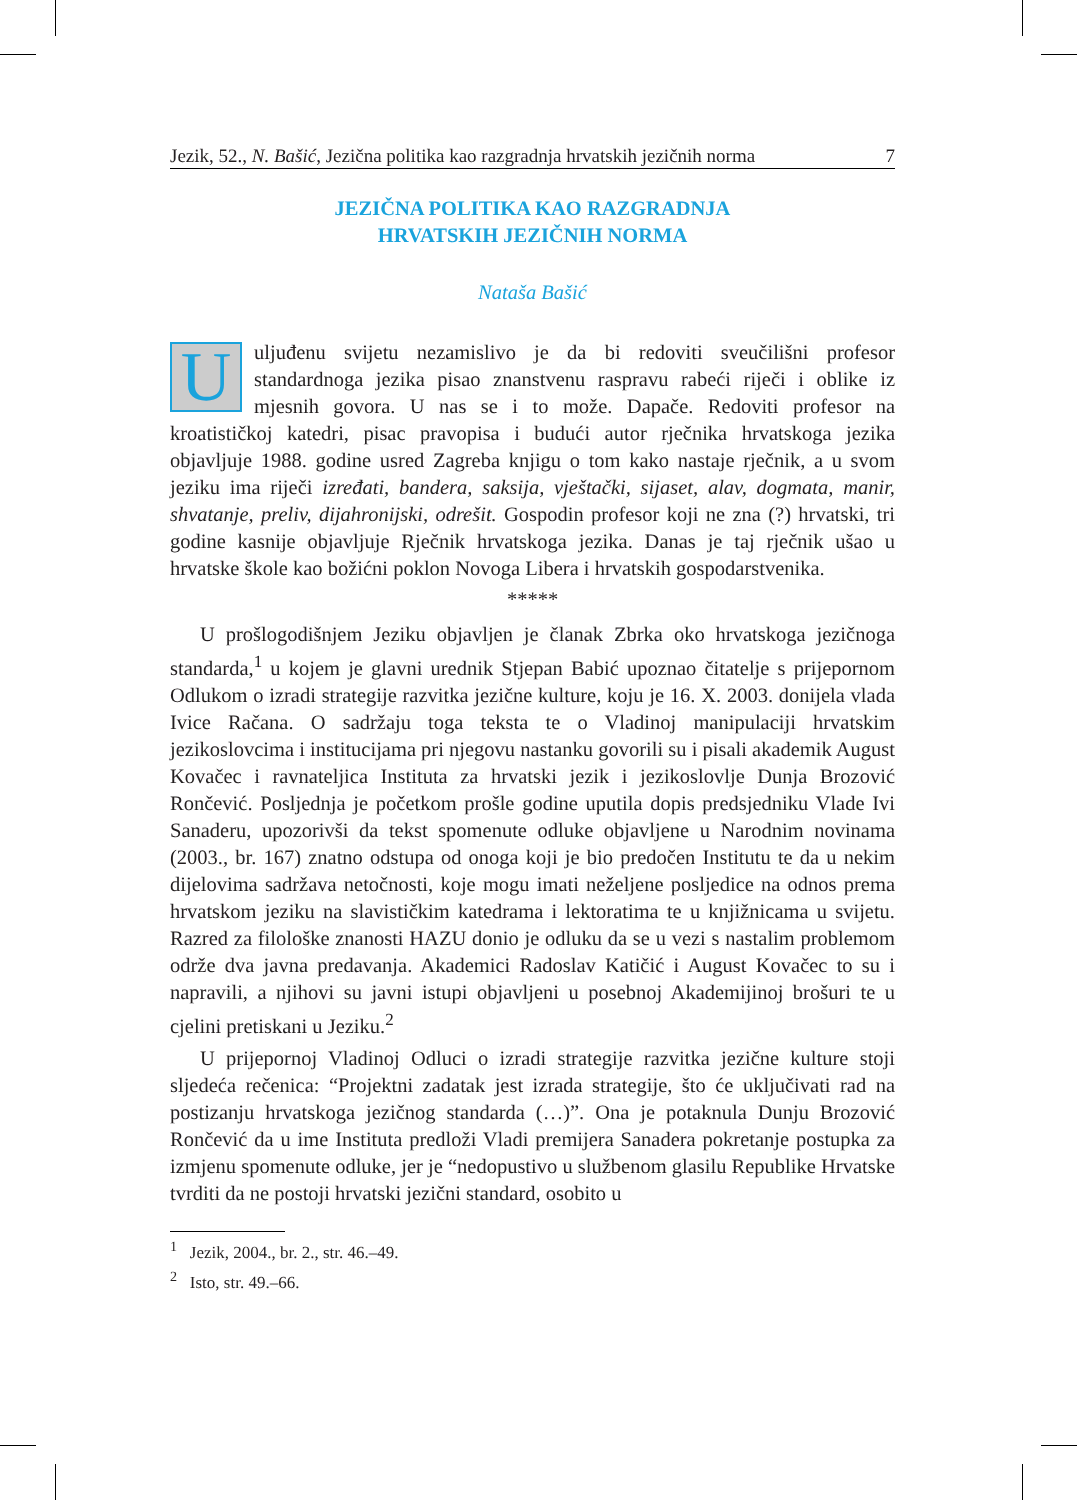Jezik, 52., N. Bašić, Jezična politika kao razgradnja hrvatskih jezičnih norma 7
JEZIČNA POLITIKA KAO RAZGRADNJA
HRVATSKIH JEZIČNIH NORMA
Nataša Bašić
Uuljuđenu svijetu nezamislivo je da bi redoviti sveučilišni profesor standardnoga jezika pisao znanstvenu raspravu rabeći riječi i oblike iz mjesnih govora. U nas se i to može. Dapače. Redoviti profesor na kroatističkoj katedri, pisac pravopisa i budući autor rječnika hrvatskoga jezika objavljuje 1988. godine usred Zagreba knjigu o tom kako nastaje rječnik, a u svom jeziku ima riječi izređati, bandera, saksija, vještački, sijaset, alav, dogmata, manir, shvatanje, preliv, dijahronijski, odrešit. Gospodin profesor koji ne zna (?) hrvatski, tri godine kasnije objavljuje Rječnik hrvatskoga jezika. Danas je taj rječnik ušao u hrvatske škole kao božićni poklon Novoga Libera i hrvatskih gospodarstvenika.
*****
U prošlogodišnjem Jeziku objavljen je članak Zbrka oko hrvatskoga jezičnoga standarda,<sup>1</sup> u kojem je glavni urednik Stjepan Babić upoznao čitatelje s prijepornom Odlukom o izradi strategije razvitka jezične kulture, koju je 16. X. 2003. donijela vlada Ivice Račana. O sadržaju toga teksta te o Vladinoj manipulaciji hrvatskim jezikoslovcima i institucijama pri njegovu nastanku govorili su i pisali akademik August Kovačec i ravnateljica Instituta za hrvatski jezik i jezikoslovlje Dunja Brozović Rončević. Posljednja je početkom prošle godine uputila dopis predsjedniku Vlade Ivi Sanaderu, upozorivši da tekst spomenute odluke objavljene u Narodnim novinama (2003., br. 167) znatno odstupa od onoga koji je bio predočen Institutu te da u nekim dijelovima sadržava netočnosti, koje mogu imati neželjene posljedice na odnos prema hrvatskom jeziku na slavističkim katedrama i lektoratima te u knjižnicama u svijetu. Razred za filološke znanosti HAZU donio je odluku da se u vezi s nastalim problemom održe dva javna predavanja. Akademici Radoslav Katičić i August Kovačec to su i napravili, a njihovi su javni istupi objavljeni u posebnoj Akademijinoj brošuri te u cjelini pretiskani u Jeziku.<sup>2</sup>
U prijepornoj Vladinoj Odluci o izradi strategije razvitka jezične kulture stoji sljedeća rečenica: “Projektni zadatak jest izrada strategije, što će uključivati rad na postizanju hrvatskoga jezičnog standarda (…)”. Ona je potaknula Dunju Brozović Rončević da u ime Instituta predloži Vladi premijera Sanadera pokretanje postupka za izmjenu spomenute odluke, jer je “nedopustivo u službenom glasilu Republike Hrvatske tvrditi da ne postoji hrvatski jezični standard, osobito u
<sup>1</sup> Jezik, 2004., br. 2., str. 46.–49.
<sup>2</sup> Isto, str. 49.–66.